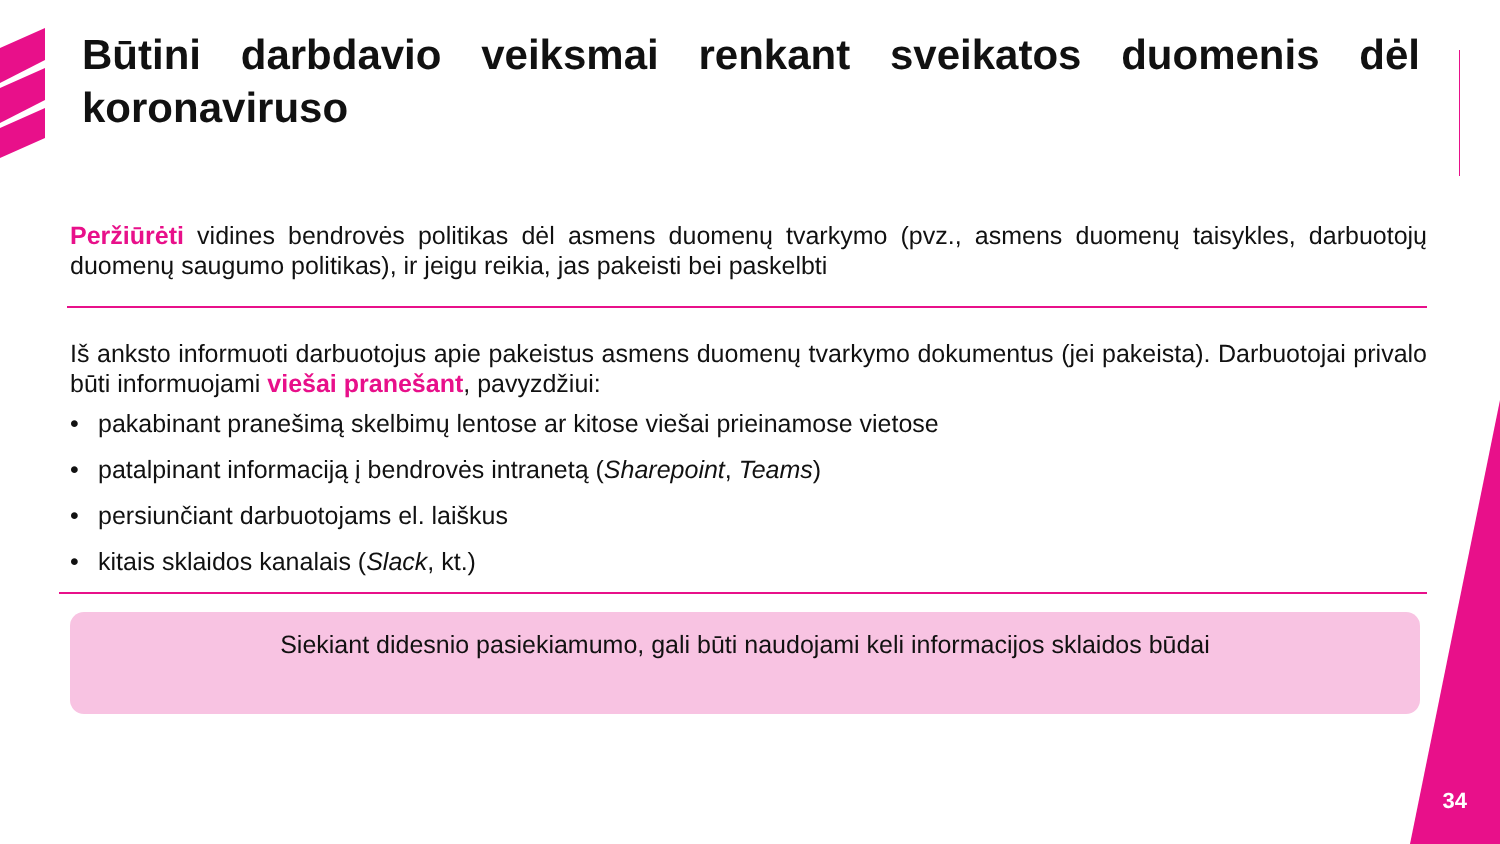Būtini darbdavio veiksmai renkant sveikatos duomenis dėl koronaviruso
Peržiūrėti vidines bendrovės politikas dėl asmens duomenų tvarkymo (pvz., asmens duomenų taisykles, darbuotojų duomenų saugumo politikas), ir jeigu reikia, jas pakeisti bei paskelbti
Iš anksto informuoti darbuotojus apie pakeistus asmens duomenų tvarkymo dokumentus (jei pakeista). Darbuotojai privalo būti informuojami viešai pranešant, pavyzdžiui:
• pakabinant pranešimą skelbimų lentose ar kitose viešai prieinamose vietose
• patalpinant informaciją į bendrovės intranetą (Sharepoint, Teams)
• persiunčiant darbuotojams el. laiškus
• kitais sklaidos kanalais (Slack, kt.)
Siekiant didesnio pasiekiamumo, gali būti naudojami keli informacijos sklaidos būdai
34